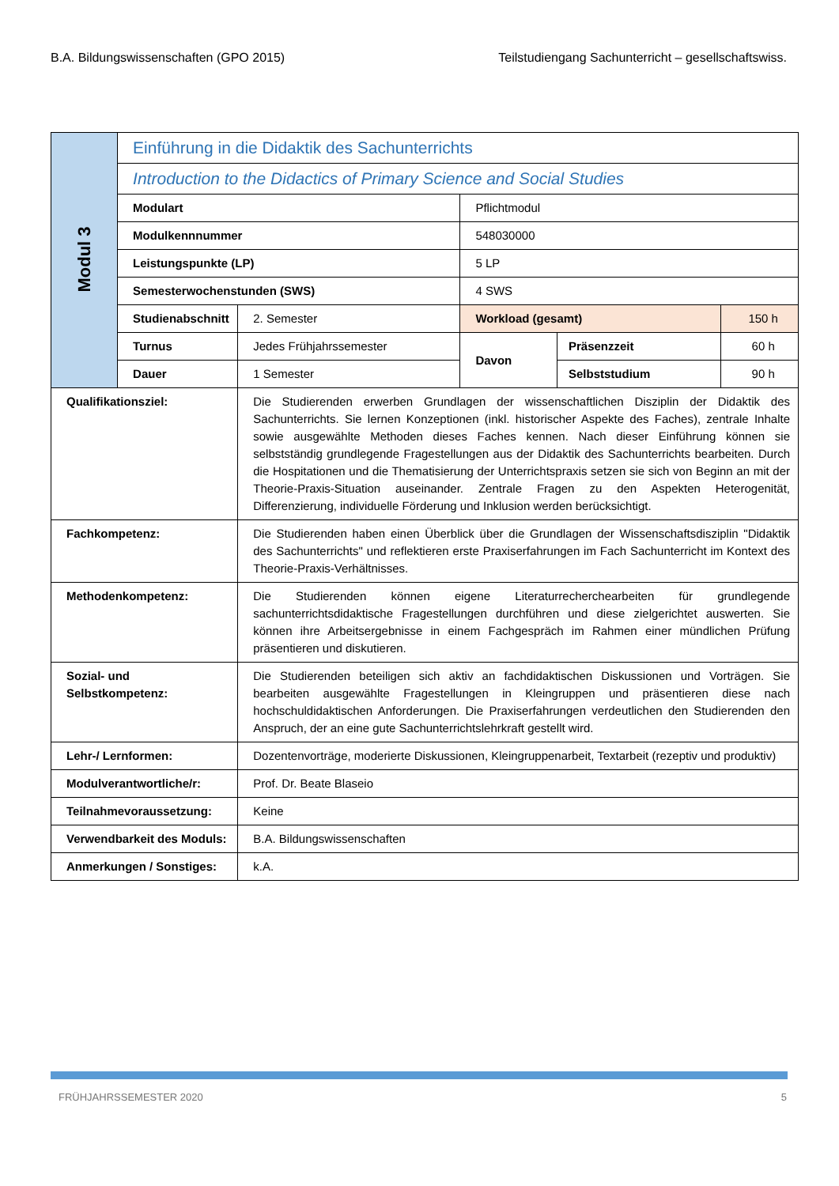B.A. Bildungswissenschaften (GPO 2015) Teilstudiengang Sachunterricht – gesellschaftswiss.
| Modul 3 | Einführung in die Didaktik des Sachunterrichts | | | | |
| | Introduction to the Didactics of Primary Science and Social Studies | | | | |
| | Modulart | | Pflichtmodul | | |
| | Modulkennnummer | | 548030000 | | |
| | Leistungspunkte (LP) | | 5 LP | | |
| | Semesterwochenstunden (SWS) | | 4 SWS | | |
| | Studienabschnitt | 2. Semester | Workload (gesamt) | | 150 h |
| | Turnus | Jedes Frühjahrssemester | Davon | Präsenzzeit | 60 h |
| | Dauer | 1 Semester | | Selbststudium | 90 h |
| Qualifikationsziel: | | Die Studierenden erwerben Grundlagen der wissenschaftlichen Disziplin der Didaktik des Sachunterrichts. Sie lernen Konzeptionen (inkl. historischer Aspekte des Faches), zentrale Inhalte sowie ausgewählte Methoden dieses Faches kennen. Nach dieser Einführung können sie selbstständig grundlegende Fragestellungen aus der Didaktik des Sachunterrichts bearbeiten. Durch die Hospitationen und die Thematisierung der Unterrichtspraxis setzen sie sich von Beginn an mit der Theorie-Praxis-Situation auseinander. Zentrale Fragen zu den Aspekten Heterogenität, Differenzierung, individuelle Förderung und Inklusion werden berücksichtigt. | | | |
| Fachkompetenz: | | Die Studierenden haben einen Überblick über die Grundlagen der Wissenschaftsdisziplin "Didaktik des Sachunterrichts" und reflektieren erste Praxiserfahrungen im Fach Sachunterricht im Kontext des Theorie-Praxis-Verhältnisses. | | | |
| Methodenkompetenz: | | Die Studierenden können eigene Literaturrecherchearbeiten für grundlegende sachunterrichtsdidaktische Fragestellungen durchführen und diese zielgerichtet auswerten. Sie können ihre Arbeitsergebnisse in einem Fachgespräch im Rahmen einer mündlichen Prüfung präsentieren und diskutieren. | | | |
| Sozial- und Selbstkompetenz: | | Die Studierenden beteiligen sich aktiv an fachdidaktischen Diskussionen und Vorträgen. Sie bearbeiten ausgewählte Fragestellungen in Kleingruppen und präsentieren diese nach hochschuldidaktischen Anforderungen. Die Praxiserfahrungen verdeutlichen den Studierenden den Anspruch, der an eine gute Sachunterrichtslehrkraft gestellt wird. | | | |
| Lehr-/ Lernformen: | | Dozentenvorträge, moderierte Diskussionen, Kleingruppenarbeit, Textarbeit (rezeptiv und produktiv) | | | |
| Modulverantwortliche/r: | | Prof. Dr. Beate Blaseio | | | |
| Teilnahmevoraussetzung: | | Keine | | | |
| Verwendbarkeit des Moduls: | | B.A. Bildungswissenschaften | | | |
| Anmerkungen / Sonstiges: | | k.A. | | | |
FRÜHJAHRSSEMESTER 2020 5